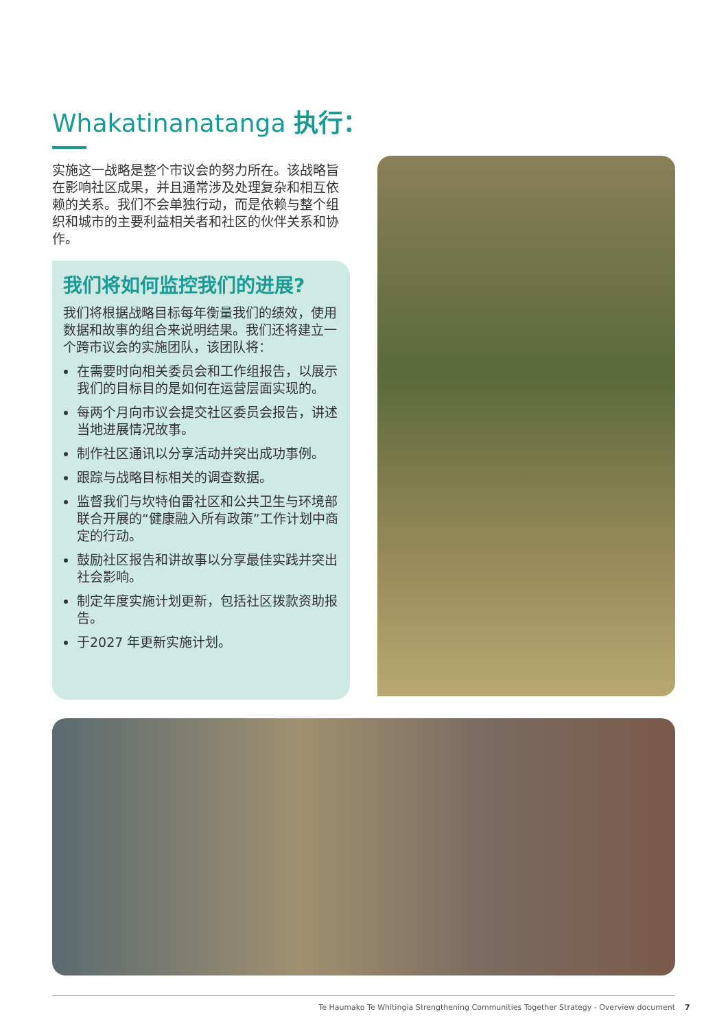Whakatinanatanga 执行：
实施这一战略是整个市议会的努力所在。该战略旨在影响社区成果，并且通常涉及处理复杂和相互依赖的关系。我们不会单独行动，而是依赖与整个组织和城市的主要利益相关者和社区的伙伴关系和协作。
我们将如何监控我们的进展?
我们将根据战略目标每年衡量我们的绩效，使用数据和故事的组合来说明结果。我们还将建立一个跨市议会的实施团队，该团队将：
在需要时向相关委员会和工作组报告，以展示我们的目标目的是如何在运营层面实现的。
每两个月向市议会提交社区委员会报告，讲述当地进展情况故事。
制作社区通讯以分享活动并突出成功事例。
跟踪与战略目标相关的调查数据。
监督我们与坎特伯雷社区和公共卫生与环境部联合开展的“健康融入所有政策”工作计划中商定的行动。
鼓励社区报告和讲故事以分享最佳实践并突出社会影响。
制定年度实施计划更新，包括社区拨款资助报告。
于2027 年更新实施计划。
Te Haumako Te Whitingia Strengthening Communities Together Strategy - Overview document
7